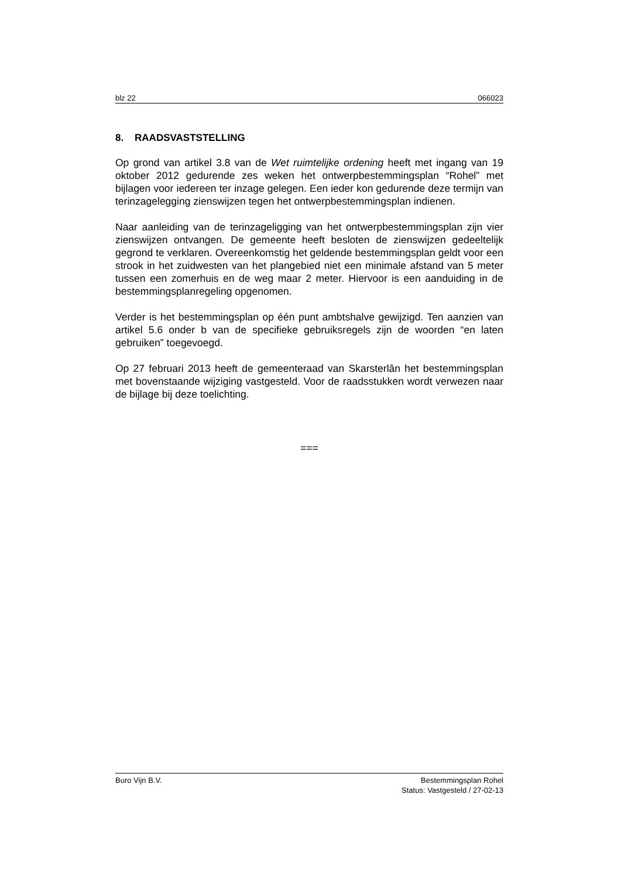blz 22 066023
8. RAADSVASTSTELLING
Op grond van artikel 3.8 van de Wet ruimtelijke ordening heeft met ingang van 19 oktober 2012 gedurende zes weken het ontwerpbestemmingsplan “Rohel” met bijlagen voor iedereen ter inzage gelegen. Een ieder kon gedurende deze termijn van terinzagelegging zienswijzen tegen het ontwerpbestemmingsplan indienen.
Naar aanleiding van de terinzageligging van het ontwerpbestemmingsplan zijn vier zienswijzen ontvangen. De gemeente heeft besloten de zienswijzen gedeeltelijk gegrond te verklaren. Overeenkomstig het geldende bestemmingsplan geldt voor een strook in het zuidwesten van het plangebied niet een minimale afstand van 5 meter tussen een zomerhuis en de weg maar 2 meter. Hiervoor is een aanduiding in de bestemmingsplanregeling opgenomen.
Verder is het bestemmingsplan op één punt ambtshalve gewijzigd. Ten aanzien van artikel 5.6 onder b van de specifieke gebruiksregels zijn de woorden “en laten gebruiken” toegevoegd.
Op 27 februari 2013 heeft de gemeenteraad van Skarsterlân het bestemmingsplan met bovenstaande wijziging vastgesteld. Voor de raadsstukken wordt verwezen naar de bijlage bij deze toelichting.
===
Buro Vijn B.V. Bestemmingsplan Rohel
Status: Vastgesteld / 27-02-13